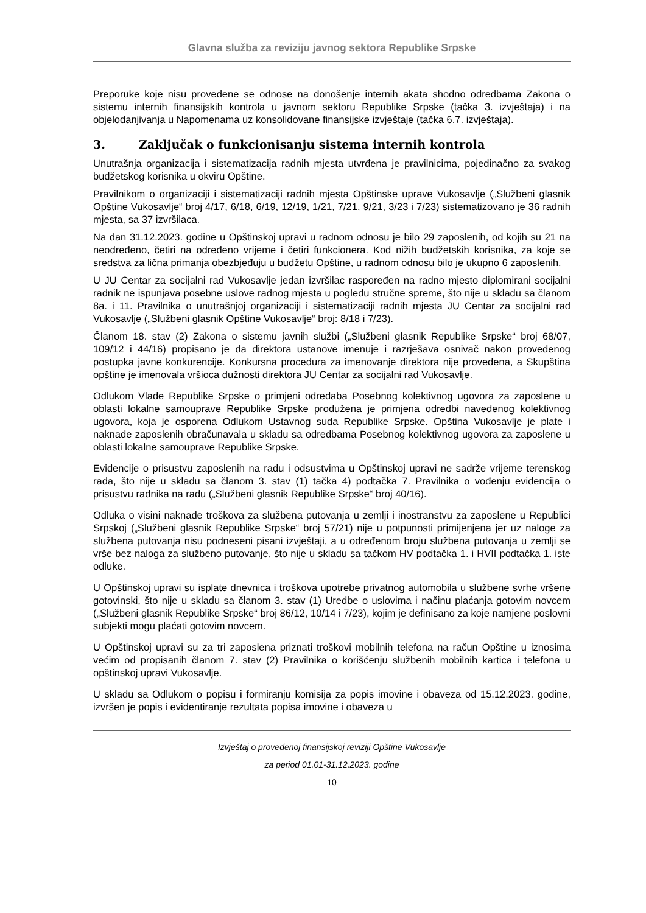Glavna služba za reviziju javnog sektora Republike Srpske
Preporuke koje nisu provedene se odnose na donošenje internih akata shodno odredbama Zakona o sistemu internih finansijskih kontrola u javnom sektoru Republike Srpske (tačka 3. izvještaja) i na objelodanjivanja u Napomenama uz konsolidovane finansijske izvještaje (tačka 6.7. izvještaja).
3. Zaključak o funkcionisanju sistema internih kontrola
Unutrašnja organizacija i sistematizacija radnih mjesta utvrđena je pravilnicima, pojedinačno za svakog budžetskog korisnika u okviru Opštine.
Pravilnikom o organizaciji i sistematizaciji radnih mjesta Opštinske uprave Vukosavlje („Službeni glasnik Opštine Vukosavlje“ broj 4/17, 6/18, 6/19, 12/19, 1/21, 7/21, 9/21, 3/23 i 7/23) sistematizovano je 36 radnih mjesta, sa 37 izvršilaca.
Na dan 31.12.2023. godine u Opštinskoj upravi u radnom odnosu je bilo 29 zaposlenih, od kojih su 21 na neodređeno, četiri na određeno vrijeme i četiri funkcionera. Kod nižih budžetskih korisnika, za koje se sredstva za lična primanja obezbjeđuju u budžetu Opštine, u radnom odnosu bilo je ukupno 6 zaposlenih.
U JU Centar za socijalni rad Vukosavlje jedan izvršilac raspoređen na radno mjesto diplomirani socijalni radnik ne ispunjava posebne uslove radnog mjesta u pogledu stručne spreme, što nije u skladu sa članom 8a. i 11. Pravilnika o unutrašnjoj organizaciji i sistematizaciji radnih mjesta JU Centar za socijalni rad Vukosavlje („Službeni glasnik Opštine Vukosavlje“ broj: 8/18 i 7/23).
Članom 18. stav (2) Zakona o sistemu javnih službi („Službeni glasnik Republike Srpske“ broj 68/07, 109/12 i 44/16) propisano je da direktora ustanove imenuje i razrješava osnivač nakon provedenog postupka javne konkurencije. Konkursna procedura za imenovanje direktora nije provedena, a Skupština opštine je imenovala vršioca dužnosti direktora JU Centar za socijalni rad Vukosavlje.
Odlukom Vlade Republike Srpske o primjeni odredaba Posebnog kolektivnog ugovora za zaposlene u oblasti lokalne samouprave Republike Srpske produžena je primjena odredbi navedenog kolektivnog ugovora, koja je osporena Odlukom Ustavnog suda Republike Srpske. Opština Vukosavlje je plate i naknade zaposlenih obračunavala u skladu sa odredbama Posebnog kolektivnog ugovora za zaposlene u oblasti lokalne samouprave Republike Srpske.
Evidencije o prisustvu zaposlenih na radu i odsustvima u Opštinskoj upravi ne sadrže vrijeme terenskog rada, što nije u skladu sa članom 3. stav (1) tačka 4) podtačka 7. Pravilnika o vođenju evidencija o prisustvu radnika na radu („Službeni glasnik Republike Srpske“ broj 40/16).
Odluka o visini naknade troškova za službena putovanja u zemlji i inostranstvu za zaposlene u Republici Srpskoj („Službeni glasnik Republike Srpske“ broj 57/21) nije u potpunosti primijenjena jer uz naloge za službena putovanja nisu podneseni pisani izvještaji, a u određenom broju službena putovanja u zemlji se vrše bez naloga za službeno putovanje, što nije u skladu sa tačkom HV podtačka 1. i HVII podtačka 1. iste odluke.
U Opštinskoj upravi su isplate dnevnica i troškova upotrebe privatnog automobila u službene svrhe vršene gotovinski, što nije u skladu sa članom 3. stav (1) Uredbe o uslovima i načinu plaćanja gotovim novcem („Službeni glasnik Republike Srpske“ broj 86/12, 10/14 i 7/23), kojim je definisano za koje namjene poslovni subjekti mogu plaćati gotovim novcem.
U Opštinskoj upravi su za tri zaposlena priznati troškovi mobilnih telefona na račun Opštine u iznosima većim od propisanih članom 7. stav (2) Pravilnika o korišćenju službenih mobilnih kartica i telefona u opštinskoj upravi Vukosavlje.
U skladu sa Odlukom o popisu i formiranju komisija za popis imovine i obaveza od 15.12.2023. godine, izvršen je popis i evidentiranje rezultata popisa imovine i obaveza u
Izvještaj o provedenoj finansijskoj reviziji Opštine Vukosavlje
za period 01.01-31.12.2023. godine
10